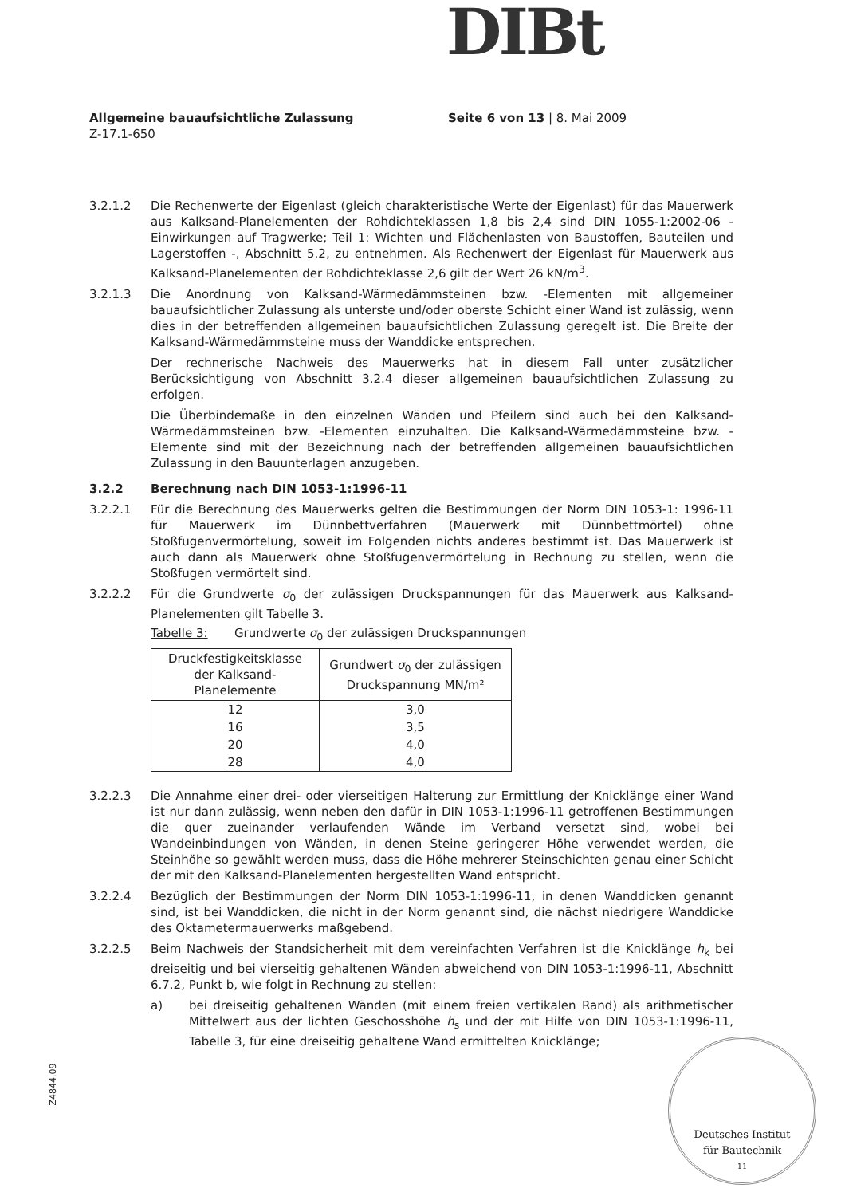DIBt
Allgemeine bauaufsichtliche Zulassung Seite 6 von 13 | 8. Mai 2009
Z-17.1-650
3.2.1.2 Die Rechenwerte der Eigenlast (gleich charakteristische Werte der Eigenlast) für das Mauerwerk aus Kalksand-Planelementen der Rohdichteklassen 1,8 bis 2,4 sind DIN 1055-1:2002-06 - Einwirkungen auf Tragwerke; Teil 1: Wichten und Flächenlasten von Baustoffen, Bauteilen und Lagerstoffen -, Abschnitt 5.2, zu entnehmen. Als Rechenwert der Eigenlast für Mauerwerk aus Kalksand-Planelementen der Rohdichteklasse 2,6 gilt der Wert 26 kN/m<sup>3</sup>.
3.2.1.3 Die Anordnung von Kalksand-Wärmedämmsteinen bzw. -Elementen mit allgemeiner bauaufsichtlicher Zulassung als unterste und/oder oberste Schicht einer Wand ist zulässig, wenn dies in der betreffenden allgemeinen bauaufsichtlichen Zulassung geregelt ist. Die Breite der Kalksand-Wärmedämmsteine muss der Wanddicke entsprechen.
Der rechnerische Nachweis des Mauerwerks hat in diesem Fall unter zusätzlicher Berücksichtigung von Abschnitt 3.2.4 dieser allgemeinen bauaufsichtlichen Zulassung zu erfolgen.
Die Überbindemaße in den einzelnen Wänden und Pfeilern sind auch bei den Kalksand-Wärmedämmsteinen bzw. -Elementen einzuhalten. Die Kalksand-Wärmedämmsteine bzw. -Elemente sind mit der Bezeichnung nach der betreffenden allgemeinen bauaufsichtlichen Zulassung in den Bauunterlagen anzugeben.
3.2.2 Berechnung nach DIN 1053-1:1996-11
3.2.2.1 Für die Berechnung des Mauerwerks gelten die Bestimmungen der Norm DIN 1053-1: 1996-11 für Mauerwerk im Dünnbettverfahren (Mauerwerk mit Dünnbettmörtel) ohne Stoßfugenvermörtelung, soweit im Folgenden nichts anderes bestimmt ist. Das Mauerwerk ist auch dann als Mauerwerk ohne Stoßfugenvermörtelung in Rechnung zu stellen, wenn die Stoßfugen vermörtelt sind.
3.2.2.2 Für die Grundwerte σ<sub>0</sub> der zulässigen Druckspannungen für das Mauerwerk aus Kalksand-Planelementen gilt Tabelle 3.
Tabelle 3: Grundwerte σ<sub>0</sub> der zulässigen Druckspannungen
| Druckfestigkeitsklasse der Kalksand-Planelemente | Grundwert σ<sub>0</sub> der zulässigen Druckspannung MN/m² |
| --- | --- |
| 12 | 3,0 |
| 16 | 3,5 |
| 20 | 4,0 |
| 28 | 4,0 |
3.2.2.3 Die Annahme einer drei- oder vierseitigen Halterung zur Ermittlung der Knicklänge einer Wand ist nur dann zulässig, wenn neben den dafür in DIN 1053-1:1996-11 getroffenen Bestimmungen die quer zueinander verlaufenden Wände im Verband versetzt sind, wobei bei Wandeinbindungen von Wänden, in denen Steine geringerer Höhe verwendet werden, die Steinhöhe so gewählt werden muss, dass die Höhe mehrerer Steinschichten genau einer Schicht der mit den Kalksand-Planelementen hergestellten Wand entspricht.
3.2.2.4 Bezüglich der Bestimmungen der Norm DIN 1053-1:1996-11, in denen Wanddicken genannt sind, ist bei Wanddicken, die nicht in der Norm genannt sind, die nächst niedrigere Wanddicke des Oktametermauerwerks maßgebend.
3.2.2.5 Beim Nachweis der Standsicherheit mit dem vereinfachten Verfahren ist die Knicklänge h<sub>k</sub> bei dreiseitig und bei vierseitig gehaltenen Wänden abweichend von DIN 1053-1:1996-11, Abschnitt 6.7.2, Punkt b, wie folgt in Rechnung zu stellen:
a) bei dreiseitig gehaltenen Wänden (mit einem freien vertikalen Rand) als arithmetischer Mittelwert aus der lichten Geschosshöhe h<sub>s</sub> und der mit Hilfe von DIN 1053-1:1996-11, Tabelle 3, für eine dreiseitig gehaltene Wand ermittelten Knicklänge;
Z4844.09
Deutsches Institut
für Bautechnik
11